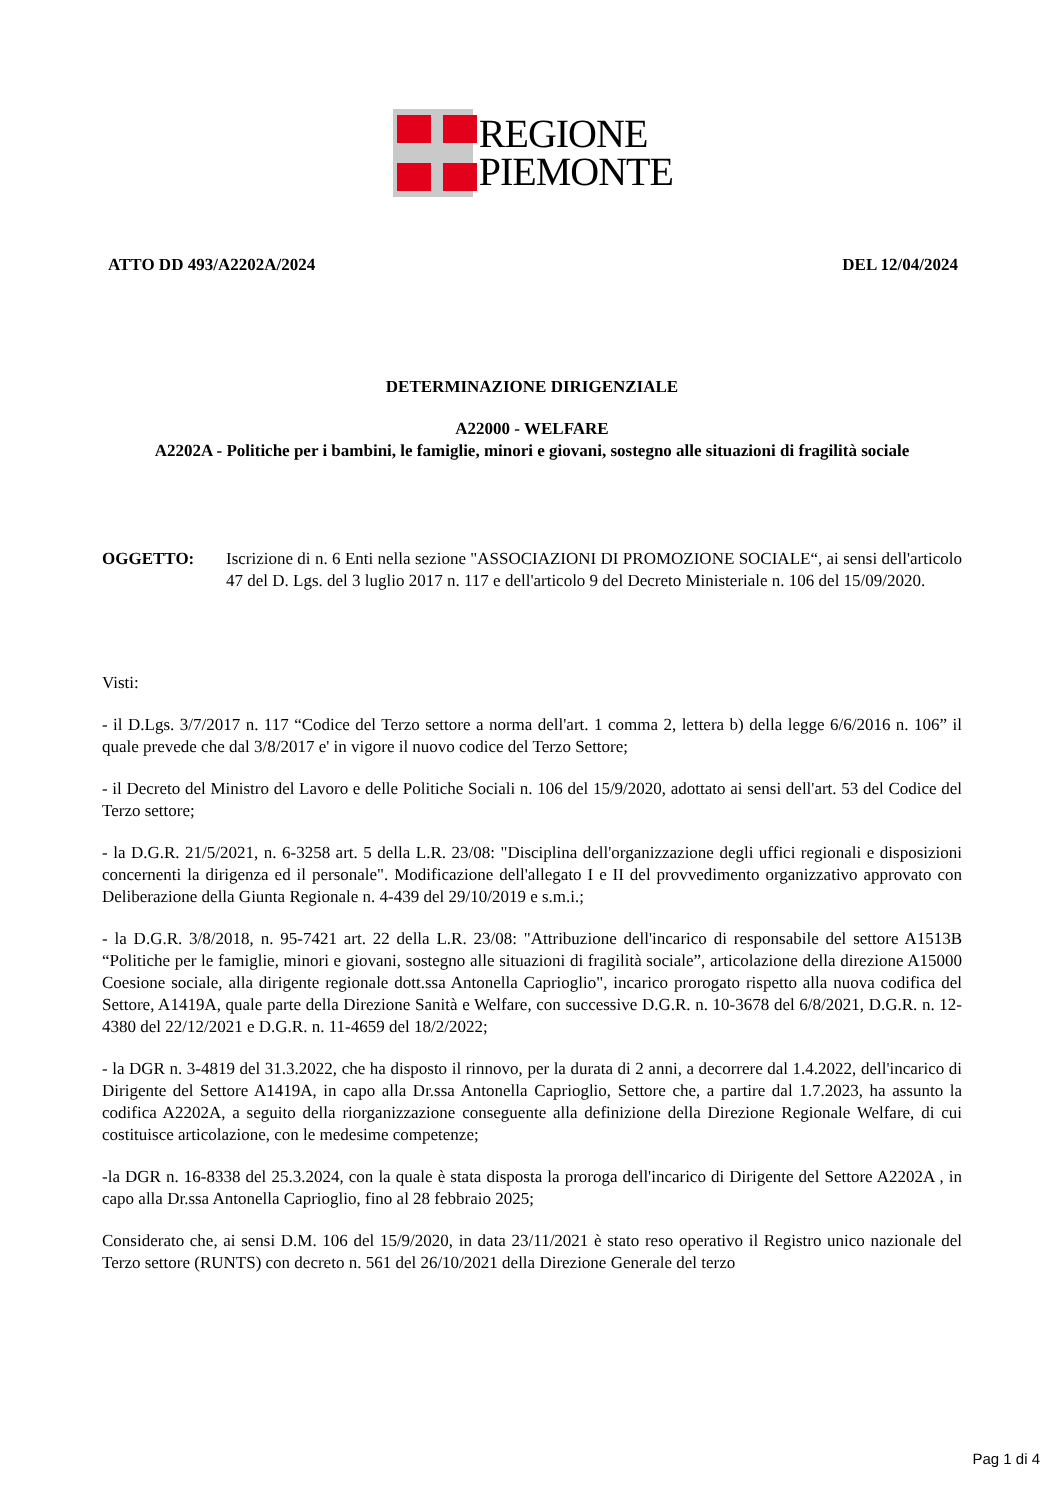REGIONE
PIEMONTE
ATTO DD 493/A2202A/2024 DEL 12/04/2024
DETERMINAZIONE DIRIGENZIALE
A22000 - WELFARE
A2202A - Politiche per i bambini, le famiglie, minori e giovani, sostegno alle situazioni di fragilità sociale
OGGETTO: Iscrizione di n. 6 Enti nella sezione "ASSOCIAZIONI DI PROMOZIONE SOCIALE“, ai sensi dell'articolo 47 del D. Lgs. del 3 luglio 2017 n. 117 e dell'articolo 9 del Decreto Ministeriale n. 106 del 15/09/2020.
Visti:
- il D.Lgs. 3/7/2017 n. 117 “Codice del Terzo settore a norma dell'art. 1 comma 2, lettera b) della legge 6/6/2016 n. 106” il quale prevede che dal 3/8/2017 e' in vigore il nuovo codice del Terzo Settore;
- il Decreto del Ministro del Lavoro e delle Politiche Sociali n. 106 del 15/9/2020, adottato ai sensi dell'art. 53 del Codice del Terzo settore;
- la D.G.R. 21/5/2021, n. 6-3258 art. 5 della L.R. 23/08: "Disciplina dell'organizzazione degli uffici regionali e disposizioni concernenti la dirigenza ed il personale". Modificazione dell'allegato I e II del provvedimento organizzativo approvato con Deliberazione della Giunta Regionale n. 4-439 del 29/10/2019 e s.m.i.;
- la D.G.R. 3/8/2018, n. 95-7421 art. 22 della L.R. 23/08: "Attribuzione dell'incarico di responsabile del settore A1513B “Politiche per le famiglie, minori e giovani, sostegno alle situazioni di fragilità sociale”, articolazione della direzione A15000 Coesione sociale, alla dirigente regionale dott.ssa Antonella Caprioglio", incarico prorogato rispetto alla nuova codifica del Settore, A1419A, quale parte della Direzione Sanità e Welfare, con successive D.G.R. n. 10-3678 del 6/8/2021, D.G.R. n. 12-4380 del 22/12/2021 e D.G.R. n. 11-4659 del 18/2/2022;
- la DGR n. 3-4819 del 31.3.2022, che ha disposto il rinnovo, per la durata di 2 anni, a decorrere dal 1.4.2022, dell'incarico di Dirigente del Settore A1419A, in capo alla Dr.ssa Antonella Caprioglio, Settore che, a partire dal 1.7.2023, ha assunto la codifica A2202A, a seguito della riorganizzazione conseguente alla definizione della Direzione Regionale Welfare, di cui costituisce articolazione, con le medesime competenze;
-la DGR n. 16-8338 del 25.3.2024, con la quale è stata disposta la proroga dell'incarico di Dirigente del Settore A2202A , in capo alla Dr.ssa Antonella Caprioglio, fino al 28 febbraio 2025;
Considerato che, ai sensi D.M. 106 del 15/9/2020, in data 23/11/2021 è stato reso operativo il Registro unico nazionale del Terzo settore (RUNTS) con decreto n. 561 del 26/10/2021 della Direzione Generale del terzo
Pag 1 di 4